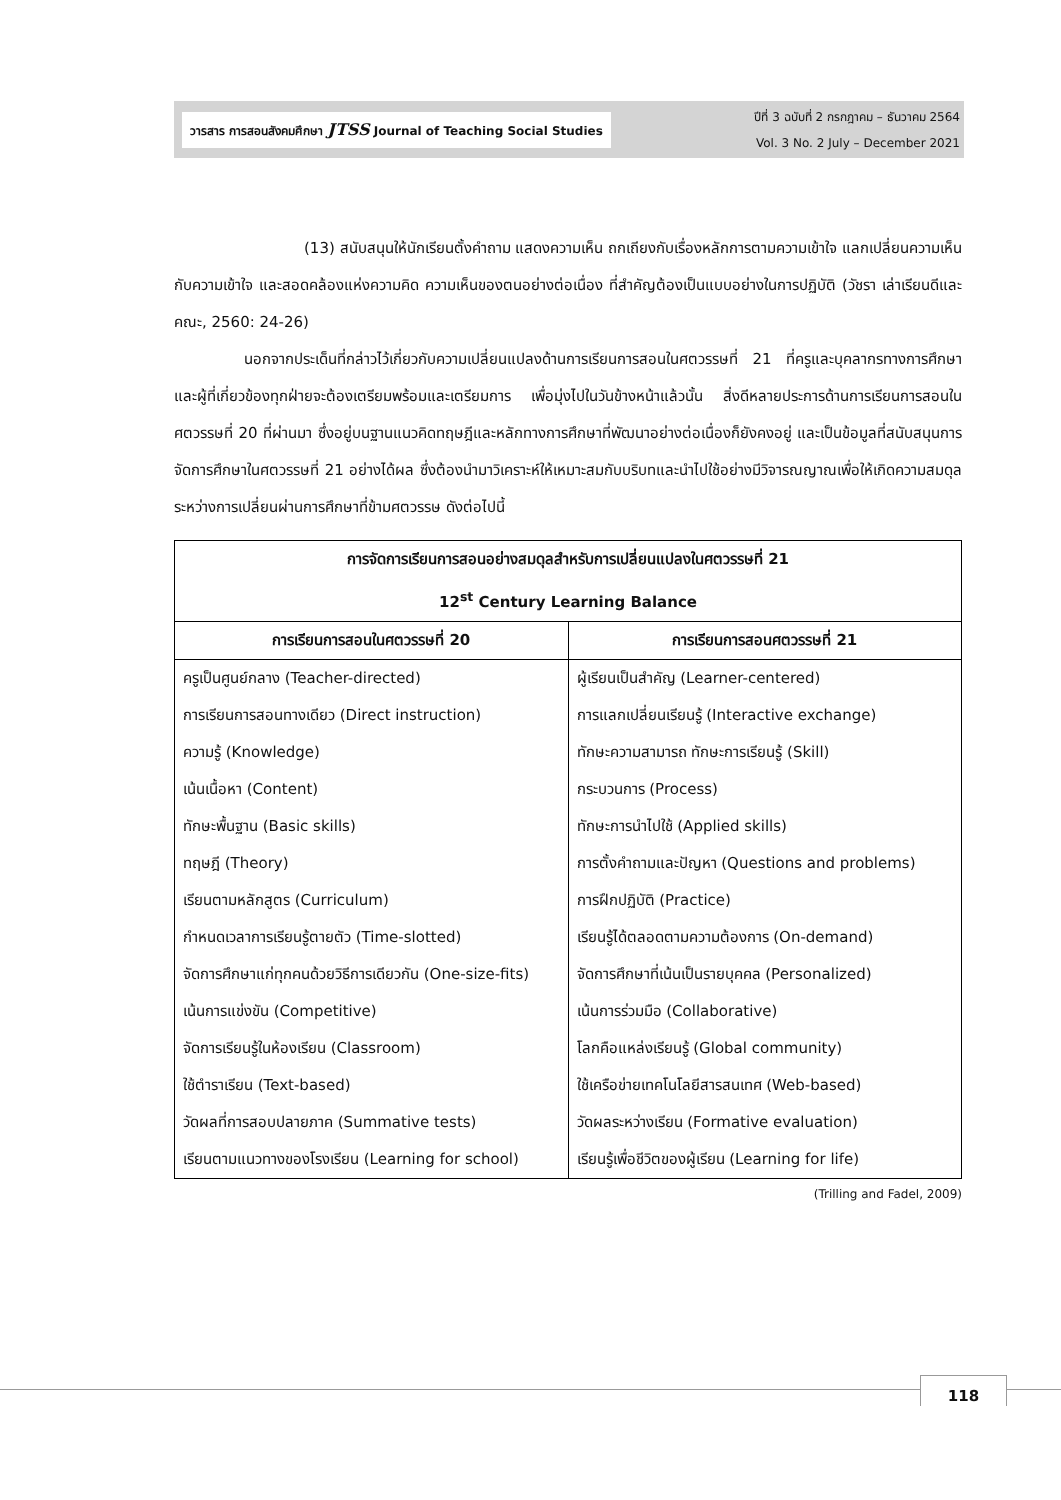วารสาร การสอนสังคมศึกษา JTSS Journal of Teaching Social Studies
ปีที่ 3 ฉบับที่ 2 กรกฎาคม – ธันวาคม 2564
Vol. 3 No. 2 July – December 2021
(13) สนับสนุนให้นักเรียนตั้งคำถาม แสดงความเห็น ถกเถียงกับเรื่องหลักการตามความเข้าใจ แลกเปลี่ยนความเห็นกับความเข้าใจ และสอดคล้องแห่งความคิด ความเห็นของตนอย่างต่อเนื่อง ที่สำคัญต้องเป็นแบบอย่างในการปฏิบัติ (วัชรา เล่าเรียนดีและคณะ, 2560: 24-26)
นอกจากประเด็นที่กล่าวไว้เกี่ยวกับความเปลี่ยนแปลงด้านการเรียนการสอนในศตวรรษที่ 21 ที่ครูและบุคลากรทางการศึกษาและผู้ที่เกี่ยวข้องทุกฝ่ายจะต้องเตรียมพร้อมและเตรียมการ เพื่อมุ่งไปในวันข้างหน้าแล้วนั้น สิ่งดีหลายประการด้านการเรียนการสอนในศตวรรษที่ 20 ที่ผ่านมา ซึ่งอยู่บนฐานแนวคิดทฤษฎีและหลักทางการศึกษาที่พัฒนาอย่างต่อเนื่องก็ยังคงอยู่ และเป็นข้อมูลที่สนับสนุนการจัดการศึกษาในศตวรรษที่ 21 อย่างได้ผล ซึ่งต้องนำมาวิเคราะห์ให้เหมาะสมกับบริบทและนำไปใช้อย่างมีวิจารณญาณเพื่อให้เกิดความสมดุลระหว่างการเปลี่ยนผ่านการศึกษาที่ข้ามศตวรรษ ดังต่อไปนี้
| การจัดการเรียนการสอนอย่างสมดุลสำหรับการเปลี่ยนแปลงในศตวรรษที่ 21 12<sup>st</sup> Century Learning Balance | |
| --- | --- |
| การเรียนการสอนในศตวรรษที่ 20 | การเรียนการสอนศตวรรษที่ 21 |
| ครูเป็นศูนย์กลาง (Teacher-directed) การเรียนการสอนทางเดียว (Direct instruction) ความรู้ (Knowledge) เน้นเนื้อหา (Content) ทักษะพื้นฐาน (Basic skills) ทฤษฎี (Theory) เรียนตามหลักสูตร (Curriculum) กำหนดเวลาการเรียนรู้ตายตัว (Time-slotted) จัดการศึกษาแก่ทุกคนด้วยวิธีการเดียวกัน (One-size-fits) เน้นการแข่งขัน (Competitive) จัดการเรียนรู้ในห้องเรียน (Classroom) ใช้ตำราเรียน (Text-based) วัดผลที่การสอบปลายภาค (Summative tests) เรียนตามแนวทางของโรงเรียน (Learning for school) | ผู้เรียนเป็นสำคัญ (Learner-centered) การแลกเปลี่ยนเรียนรู้ (Interactive exchange) ทักษะความสามารถ ทักษะการเรียนรู้ (Skill) กระบวนการ (Process) ทักษะการนำไปใช้ (Applied skills) การตั้งคำถามและปัญหา (Questions and problems) การฝึกปฏิบัติ (Practice) เรียนรู้ได้ตลอดตามความต้องการ (On-demand) จัดการศึกษาที่เน้นเป็นรายบุคคล (Personalized) เน้นการร่วมมือ (Collaborative) โลกคือแหล่งเรียนรู้ (Global community) ใช้เครือข่ายเทคโนโลยีสารสนเทศ (Web-based) วัดผลระหว่างเรียน (Formative evaluation) เรียนรู้เพื่อชีวิตของผู้เรียน (Learning for life) |
(Trilling and Fadel, 2009)
118